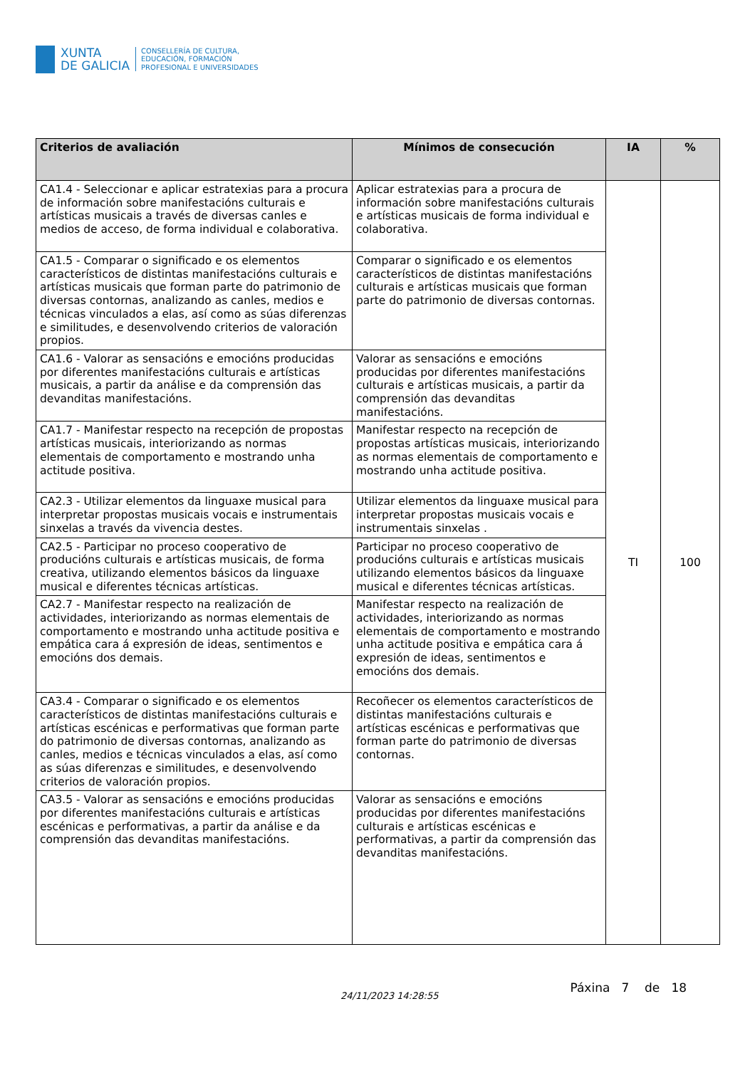XUNTA
DE GALICIA
CONSELLERÍA DE CULTURA,
EDUCACIÓN, FORMACIÓN
PROFESIONAL E UNIVERSIDADES
| Criterios de avaliación | Mínimos de consecución | IA | % |
| --- | --- | --- | --- |
| CA1.4 - Seleccionar e aplicar estratexias para a procura de información sobre manifestacións culturais e artísticas musicais a través de diversas canles e medios de acceso, de forma individual e colaborativa. | Aplicar estratexias para a procura de información sobre manifestacións culturais e artísticas musicais de forma individual e colaborativa. | TI | 100 |
| CA1.5 - Comparar o significado e os elementos característicos de distintas manifestacións culturais e artísticas musicais que forman parte do patrimonio de diversas contornas, analizando as canles, medios e técnicas vinculados a elas, así como as súas diferenzas e similitudes, e desenvolvendo criterios de valoración propios. | Comparar o significado e os elementos característicos de distintas manifestacións culturais e artísticas musicais que forman parte do patrimonio de diversas contornas. | | |
| CA1.6 - Valorar as sensacións e emocións producidas por diferentes manifestacións culturais e artísticas musicais, a partir da análise e da comprensión das devanditas manifestacións. | Valorar as sensacións e emocións producidas por diferentes manifestacións culturais e artísticas musicais, a partir da comprensión das devanditas manifestacións. | | |
| CA1.7 - Manifestar respecto na recepción de propostas artísticas musicais, interiorizando as normas elementais de comportamento e mostrando unha actitude positiva. | Manifestar respecto na recepción de propostas artísticas musicais, interiorizando as normas elementais de comportamento e mostrando unha actitude positiva. | | |
| CA2.3 - Utilizar elementos da linguaxe musical para interpretar propostas musicais vocais e instrumentais sinxelas a través da vivencia destes. | Utilizar elementos da linguaxe musical para interpretar propostas musicais vocais e instrumentais sinxelas . | | |
| CA2.5 - Participar no proceso cooperativo de producións culturais e artísticas musicais, de forma creativa, utilizando elementos básicos da linguaxe musical e diferentes técnicas artísticas. | Participar no proceso cooperativo de producións culturais e artísticas musicais utilizando elementos básicos da linguaxe musical e diferentes técnicas artísticas. | | |
| CA2.7 - Manifestar respecto na realización de actividades, interiorizando as normas elementais de comportamento e mostrando unha actitude positiva e empática cara á expresión de ideas, sentimentos e emocións dos demais. | Manifestar respecto na realización de actividades, interiorizando as normas elementais de comportamento e mostrando unha actitude positiva e empática cara á expresión de ideas, sentimentos e emocións dos demais. | | |
| CA3.4 - Comparar o significado e os elementos característicos de distintas manifestacións culturais e artísticas escénicas e performativas que forman parte do patrimonio de diversas contornas, analizando as canles, medios e técnicas vinculados a elas, así como as súas diferenzas e similitudes, e desenvolvendo criterios de valoración propios. | Recoñecer os elementos característicos de distintas manifestacións culturais e artísticas escénicas e performativas que forman parte do patrimonio de diversas contornas. | | |
| CA3.5 - Valorar as sensacións e emocións producidas por diferentes manifestacións culturais e artísticas escénicas e performativas, a partir da análise e da comprensión das devanditas manifestacións. | Valorar as sensacións e emocións producidas por diferentes manifestacións culturais e artísticas escénicas e performativas, a partir da comprensión das devanditas manifestacións. | | |
24/11/2023 14:28:55
Páxina 7 de 18